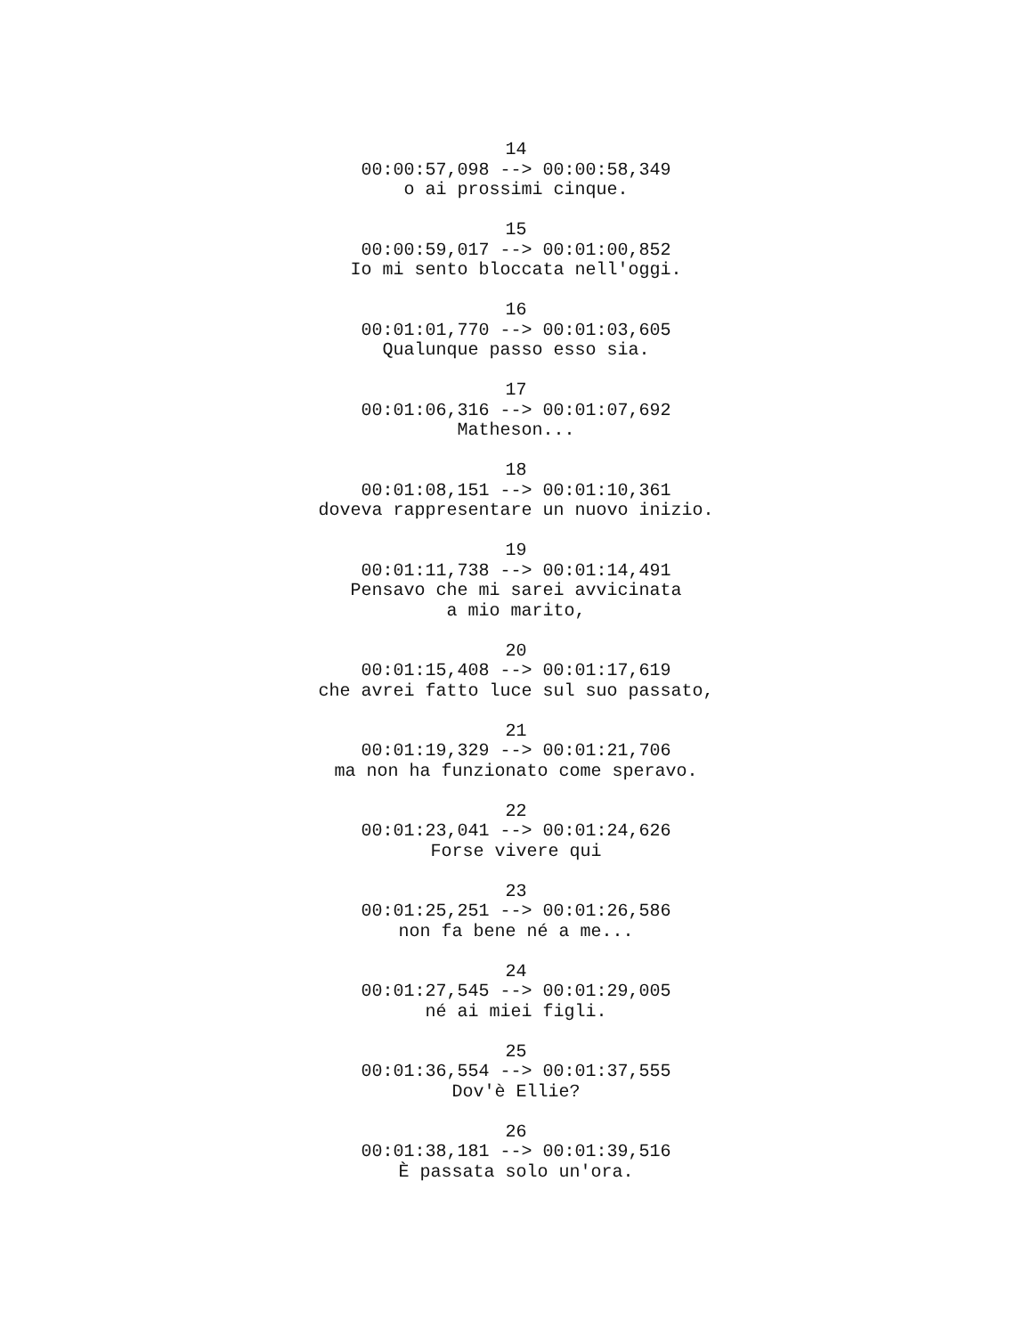14
00:00:57,098 --> 00:00:58,349
o ai prossimi cinque.
15
00:00:59,017 --> 00:01:00,852
Io mi sento bloccata nell'oggi.
16
00:01:01,770 --> 00:01:03,605
Qualunque passo esso sia.
17
00:01:06,316 --> 00:01:07,692
Matheson...
18
00:01:08,151 --> 00:01:10,361
doveva rappresentare un nuovo inizio.
19
00:01:11,738 --> 00:01:14,491
Pensavo che mi sarei avvicinata
a mio marito,
20
00:01:15,408 --> 00:01:17,619
che avrei fatto luce sul suo passato,
21
00:01:19,329 --> 00:01:21,706
ma non ha funzionato come speravo.
22
00:01:23,041 --> 00:01:24,626
Forse vivere qui
23
00:01:25,251 --> 00:01:26,586
non fa bene né a me...
24
00:01:27,545 --> 00:01:29,005
né ai miei figli.
25
00:01:36,554 --> 00:01:37,555
Dov'è Ellie?
26
00:01:38,181 --> 00:01:39,516
È passata solo un'ora.